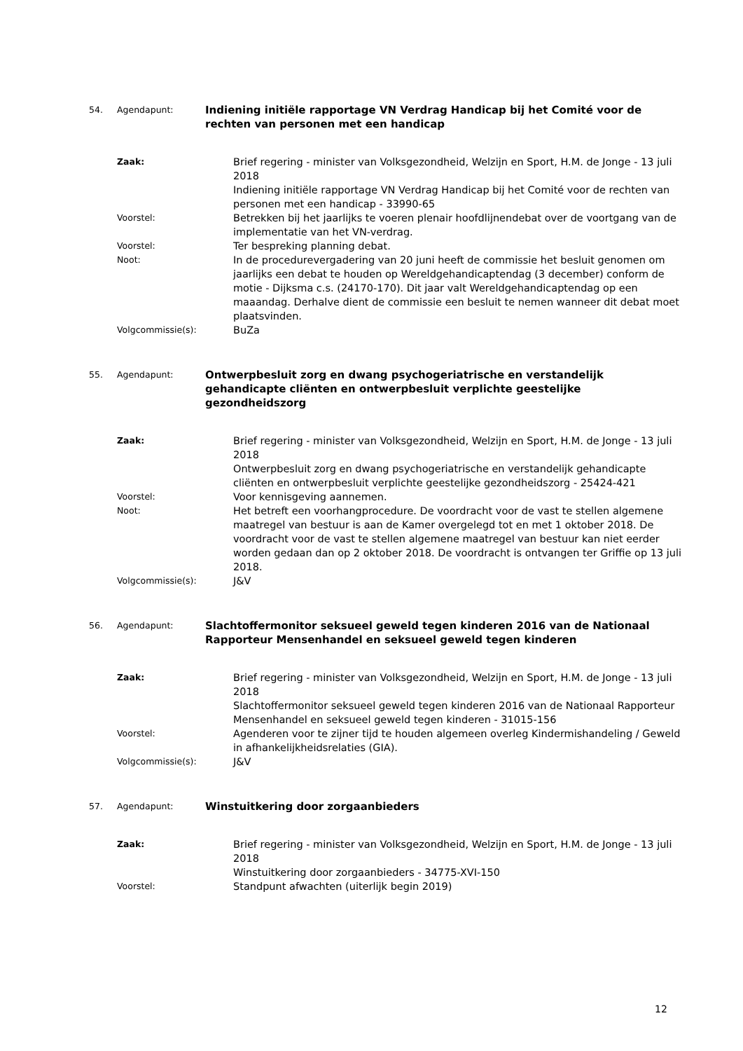54.
Agendapunt:
Indiening initiële rapportage VN Verdrag Handicap bij het Comité voor de rechten van personen met een handicap
Zaak:
Brief regering - minister van Volksgezondheid, Welzijn en Sport, H.M. de Jonge - 13 juli 2018
Indiening initiële rapportage VN Verdrag Handicap bij het Comité voor de rechten van personen met een handicap - 33990-65
Voorstel:
Betrekken bij het jaarlijks te voeren plenair hoofdlijnendebat over de voortgang van de implementatie van het VN-verdrag.
Voorstel:
Ter bespreking planning debat.
Noot:
In de procedurevergadering van 20 juni heeft de commissie het besluit genomen om jaarlijks een debat te houden op Wereldgehandicaptendag (3 december) conform de motie - Dijksma c.s. (24170-170). Dit jaar valt Wereldgehandicaptendag op een maaandag. Derhalve dient de commissie een besluit te nemen wanneer dit debat moet plaatsvinden.
Volgcommissie(s):
BuZa
55.
Agendapunt:
Ontwerpbesluit zorg en dwang psychogeriatrische en verstandelijk gehandicapte cliënten en ontwerpbesluit verplichte geestelijke gezondheidszorg
Zaak:
Brief regering - minister van Volksgezondheid, Welzijn en Sport, H.M. de Jonge - 13 juli 2018
Ontwerpbesluit zorg en dwang psychogeriatrische en verstandelijk gehandicapte cliënten en ontwerpbesluit verplichte geestelijke gezondheidszorg - 25424-421
Voorstel:
Voor kennisgeving aannemen.
Noot:
Het betreft een voorhangprocedure. De voordracht voor de vast te stellen algemene maatregel van bestuur is aan de Kamer overgelegd tot en met 1 oktober 2018. De voordracht voor de vast te stellen algemene maatregel van bestuur kan niet eerder worden gedaan dan op 2 oktober 2018. De voordracht is ontvangen ter Griffie op 13 juli 2018.
Volgcommissie(s):
J&V
56.
Agendapunt:
Slachtoffermonitor seksueel geweld tegen kinderen 2016 van de Nationaal Rapporteur Mensenhandel en seksueel geweld tegen kinderen
Zaak:
Brief regering - minister van Volksgezondheid, Welzijn en Sport, H.M. de Jonge - 13 juli 2018
Slachtoffermonitor seksueel geweld tegen kinderen 2016 van de Nationaal Rapporteur Mensenhandel en seksueel geweld tegen kinderen - 31015-156
Voorstel:
Agenderen voor te zijner tijd te houden algemeen overleg Kindermishandeling / Geweld in afhankelijkheidsrelaties (GIA).
Volgcommissie(s):
J&V
57.
Agendapunt:
Winstuitkering door zorgaanbieders
Zaak:
Brief regering - minister van Volksgezondheid, Welzijn en Sport, H.M. de Jonge - 13 juli 2018
Winstuitkering door zorgaanbieders - 34775-XVI-150
Voorstel:
Standpunt afwachten (uiterlijk begin 2019)
12